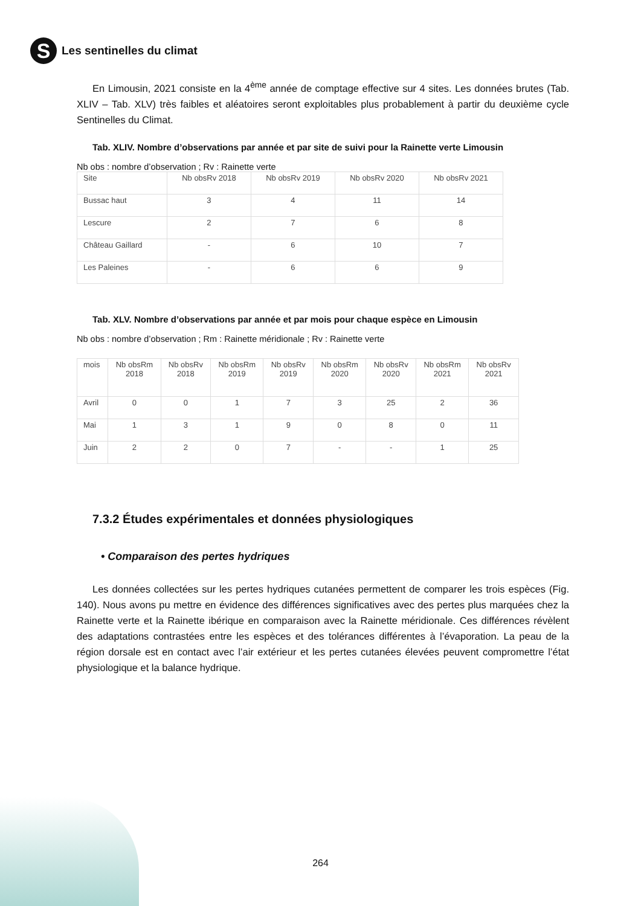S
Les sentinelles du climat
En Limousin, 2021 consiste en la 4<sup>ème</sup> année de comptage effective sur 4 sites. Les données brutes (Tab. XLIV – Tab. XLV) très faibles et aléatoires seront exploitables plus probablement à partir du deuxième cycle Sentinelles du Climat.
Tab. XLIV. Nombre d’observations par année et par site de suivi pour la Rainette verte Limousin
Nb obs : nombre d’observation ; Rv : Rainette verte
| Site | Nb obsRv 2018 | Nb obsRv 2019 | Nb obsRv 2020 | Nb obsRv 2021 |
| Bussac haut | 3 | 4 | 11 | 14 |
| Lescure | 2 | 7 | 6 | 8 |
| Château Gaillard | - | 6 | 10 | 7 |
| Les Paleines | - | 6 | 6 | 9 |
Tab. XLV. Nombre d’observations par année et par mois pour chaque espèce en Limousin
Nb obs : nombre d’observation ; Rm : Rainette méridionale ; Rv : Rainette verte
| mois | Nb obsRm 2018 | Nb obsRv 2018 | Nb obsRm 2019 | Nb obsRv 2019 | Nb obsRm 2020 | Nb obsRv 2020 | Nb obsRm 2021 | Nb obsRv 2021 |
| Avril | 0 | 0 | 1 | 7 | 3 | 25 | 2 | 36 |
| Mai | 1 | 3 | 1 | 9 | 0 | 8 | 0 | 11 |
| Juin | 2 | 2 | 0 | 7 | - | - | 1 | 25 |
7.3.2 Études expérimentales et données physiologiques
• Comparaison des pertes hydriques
Les données collectées sur les pertes hydriques cutanées permettent de comparer les trois espèces (Fig. 140). Nous avons pu mettre en évidence des différences significatives avec des pertes plus marquées chez la Rainette verte et la Rainette ibérique en comparaison avec la Rainette méridionale. Ces différences révèlent des adaptations contrastées entre les espèces et des tolérances différentes à l’évaporation. La peau de la région dorsale est en contact avec l’air extérieur et les pertes cutanées élevées peuvent compromettre l’état physiologique et la balance hydrique.
264